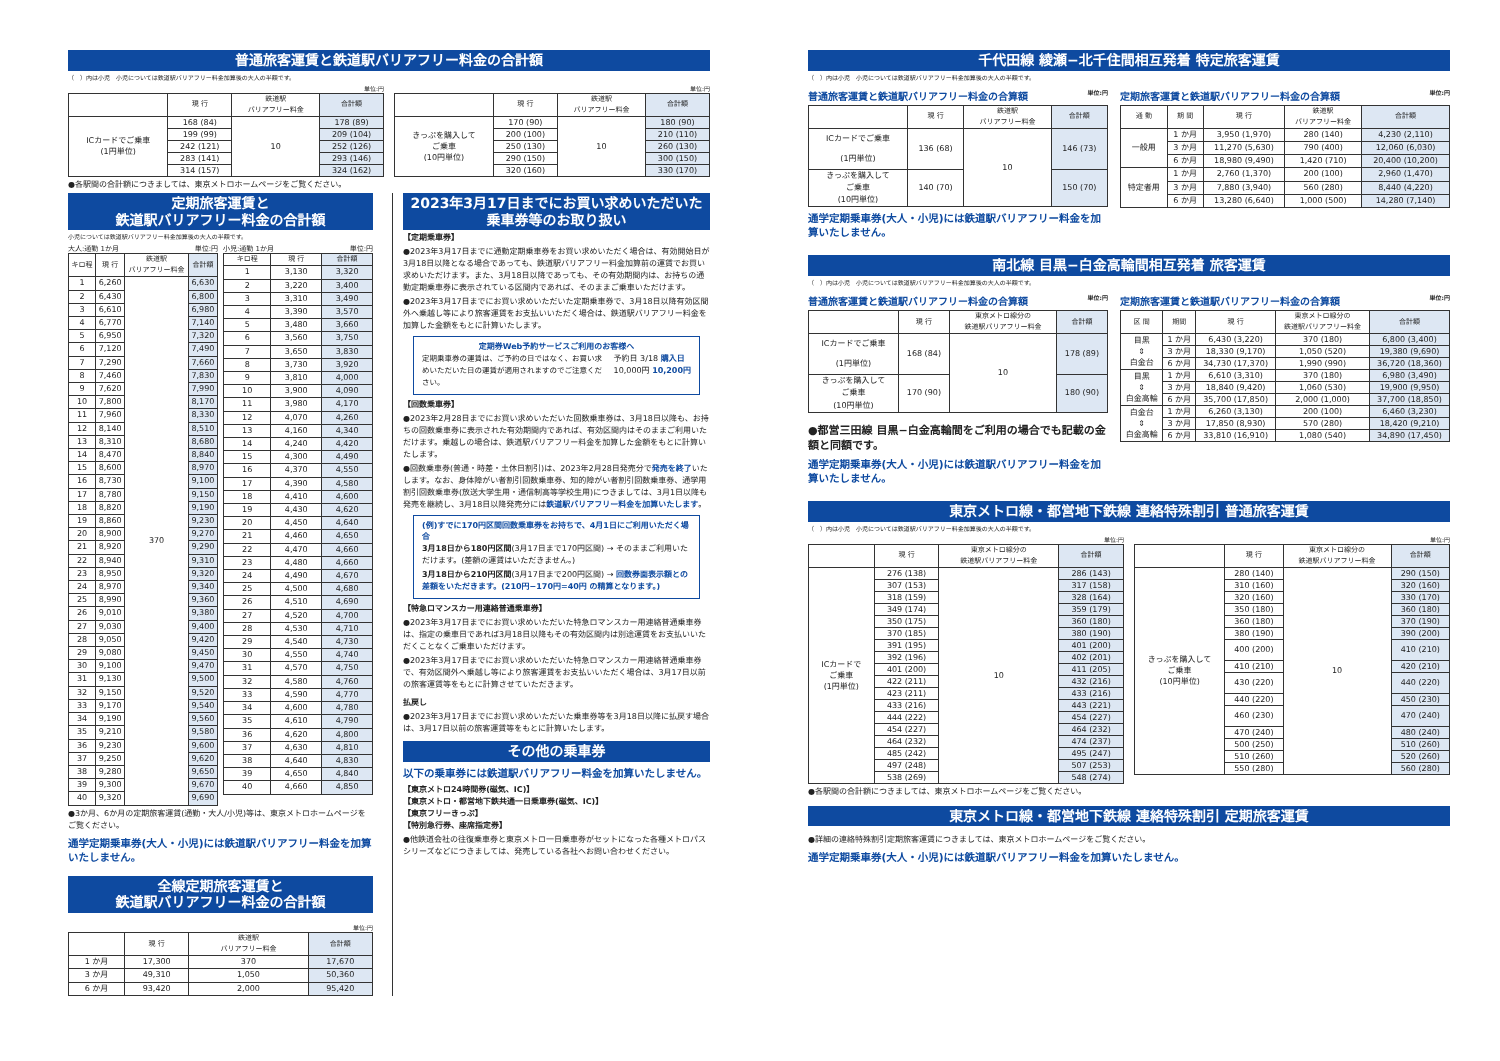普通旅客運賃と鉄道駅バリアフリー料金の合計額
（　）内は小児　小児については鉄道駅バリアフリー料金加算後の大人の半額です。
単位:円
| | 現 行 | 鉄道駅 バリアフリー料金 | 合計額 |
| --- | --- | --- | --- |
| ICカードでご乗車 (1円単位) | 168 (84) | 10 | 178 (89) |
| | 199 (99) | | 209 (104) |
| | 242 (121) | | 252 (126) |
| | 283 (141) | | 293 (146) |
| | 314 (157) | | 324 (162) |
単位:円
| | 現 行 | 鉄道駅 バリアフリー料金 | 合計額 |
| --- | --- | --- | --- |
| きっぷを購入して ご乗車 (10円単位) | 170 (90) | 10 | 180 (90) |
| | 200 (100) | | 210 (110) |
| | 250 (130) | | 260 (130) |
| | 290 (150) | | 300 (150) |
| | 320 (160) | | 330 (170) |
●各駅間の合計額につきましては、東京メトロホームページをご覧ください。
定期旅客運賃と
鉄道駅バリアフリー料金の合計額
小児については鉄道駅バリアフリー料金加算後の大人の半額です。
大人:通勤 1か月 単位:円
| キロ程 | 現 行 | 鉄道駅 バリアフリー料金 | 合計額 |
| --- | --- | --- | --- |
| 1 | 6,260 | 370 | 6,630 |
| 2 | 6,430 | | 6,800 |
| 3 | 6,610 | | 6,980 |
| 4 | 6,770 | | 7,140 |
| 5 | 6,950 | | 7,320 |
| 6 | 7,120 | | 7,490 |
| 7 | 7,290 | | 7,660 |
| 8 | 7,460 | | 7,830 |
| 9 | 7,620 | | 7,990 |
| 10 | 7,800 | | 8,170 |
| 11 | 7,960 | | 8,330 |
| 12 | 8,140 | | 8,510 |
| 13 | 8,310 | | 8,680 |
| 14 | 8,470 | | 8,840 |
| 15 | 8,600 | | 8,970 |
| 16 | 8,730 | | 9,100 |
| 17 | 8,780 | | 9,150 |
| 18 | 8,820 | | 9,190 |
| 19 | 8,860 | | 9,230 |
| 20 | 8,900 | | 9,270 |
| 21 | 8,920 | | 9,290 |
| 22 | 8,940 | | 9,310 |
| 23 | 8,950 | | 9,320 |
| 24 | 8,970 | | 9,340 |
| 25 | 8,990 | | 9,360 |
| 26 | 9,010 | | 9,380 |
| 27 | 9,030 | | 9,400 |
| 28 | 9,050 | | 9,420 |
| 29 | 9,080 | | 9,450 |
| 30 | 9,100 | | 9,470 |
| 31 | 9,130 | | 9,500 |
| 32 | 9,150 | | 9,520 |
| 33 | 9,170 | | 9,540 |
| 34 | 9,190 | | 9,560 |
| 35 | 9,210 | | 9,580 |
| 36 | 9,230 | | 9,600 |
| 37 | 9,250 | | 9,620 |
| 38 | 9,280 | | 9,650 |
| 39 | 9,300 | | 9,670 |
| 40 | 9,320 | | 9,690 |
小児:通勤 1か月 単位:円
| キロ程 | 現 行 | 合計額 |
| --- | --- | --- |
| 1 | 3,130 | 3,320 |
| 2 | 3,220 | 3,400 |
| 3 | 3,310 | 3,490 |
| 4 | 3,390 | 3,570 |
| 5 | 3,480 | 3,660 |
| 6 | 3,560 | 3,750 |
| 7 | 3,650 | 3,830 |
| 8 | 3,730 | 3,920 |
| 9 | 3,810 | 4,000 |
| 10 | 3,900 | 4,090 |
| 11 | 3,980 | 4,170 |
| 12 | 4,070 | 4,260 |
| 13 | 4,160 | 4,340 |
| 14 | 4,240 | 4,420 |
| 15 | 4,300 | 4,490 |
| 16 | 4,370 | 4,550 |
| 17 | 4,390 | 4,580 |
| 18 | 4,410 | 4,600 |
| 19 | 4,430 | 4,620 |
| 20 | 4,450 | 4,640 |
| 21 | 4,460 | 4,650 |
| 22 | 4,470 | 4,660 |
| 23 | 4,480 | 4,660 |
| 24 | 4,490 | 4,670 |
| 25 | 4,500 | 4,680 |
| 26 | 4,510 | 4,690 |
| 27 | 4,520 | 4,700 |
| 28 | 4,530 | 4,710 |
| 29 | 4,540 | 4,730 |
| 30 | 4,550 | 4,740 |
| 31 | 4,570 | 4,750 |
| 32 | 4,580 | 4,760 |
| 33 | 4,590 | 4,770 |
| 34 | 4,600 | 4,780 |
| 35 | 4,610 | 4,790 |
| 36 | 4,620 | 4,800 |
| 37 | 4,630 | 4,810 |
| 38 | 4,640 | 4,830 |
| 39 | 4,650 | 4,840 |
| 40 | 4,660 | 4,850 |
●3か月、6か月の定期旅客運賃(通勤・大人/小児)等は、東京メトロホームページをご覧ください。
通学定期乗車券(大人・小児)には鉄道駅バリアフリー料金を加算いたしません。
全線定期旅客運賃と
鉄道駅バリアフリー料金の合計額
単位:円
| | 現 行 | 鉄道駅 バリアフリー料金 | 合計額 |
| --- | --- | --- | --- |
| 1 か月 | 17,300 | 370 | 17,670 |
| 3 か月 | 49,310 | 1,050 | 50,360 |
| 6 か月 | 93,420 | 2,000 | 95,420 |
2023年3月17日までにお買い求めいただいた
乗車券等のお取り扱い
【定期乗車券】
●2023年3月17日までに通勤定期乗車券をお買い求めいただく場合は、有効開始日が3月18日以降となる場合であっても、鉄道駅バリアフリー料金加算前の運賃でお買い求めいただけます。また、3月18日以降であっても、その有効期間内は、お持ちの通勤定期乗車券に表示されている区間内であれば、そのままご乗車いただけます。
●2023年3月17日までにお買い求めいただいた定期乗車券で、3月18日以降有効区間外へ乗越し等により旅客運賃をお支払いいただく場合は、鉄道駅バリアフリー料金を加算した金額をもとに計算いたします。
定期券Web予約サービスご利用のお客様へ
定期乗車券の運賃は、ご予約の日ではなく、お買い求めいただいた日の運賃が適用されますのでご注意ください。
予約日 3/18 購入日
10,000円 10,200円
【回数乗車券】
●2023年2月28日までにお買い求めいただいた回数乗車券は、3月18日以降も、お持ちの回数乗車券に表示された有効期間内であれば、有効区間内はそのままご利用いただけます。乗越しの場合は、鉄道駅バリアフリー料金を加算した金額をもとに計算いたします。
●回数乗車券(普通・時差・土休日割引)は、2023年2月28日発売分で発売を終了いたします。なお、身体障がい者割引回数乗車券、知的障がい者割引回数乗車券、通学用割引回数乗車券(放送大学生用・通信制高等学校生用)につきましては、3月1日以降も発売を継続し、3月18日以降発売分には鉄道駅バリアフリー料金を加算いたします。
(例)すでに170円区間回数乗車券をお持ちで、4月1日にご利用いただく場合
3月18日から180円区間(3月17日まで170円区間) → そのままご利用いただけます。(差額の運賃はいただきません。)
3月18日から210円区間(3月17日まで200円区間) → 回数券面表示額との差額をいただきます。(210円−170円=40円 の精算となります。)
【特急ロマンスカー用連絡普通乗車券】
●2023年3月17日までにお買い求めいただいた特急ロマンスカー用連絡普通乗車券は、指定の乗車日であれば3月18日以降もその有効区間内は別途運賃をお支払いいただくことなくご乗車いただけます。
●2023年3月17日までにお買い求めいただいた特急ロマンスカー用連絡普通乗車券で、有効区間外へ乗越し等により旅客運賃をお支払いいただく場合は、3月17日以前の旅客運賃等をもとに計算させていただきます。
払戻し
●2023年3月17日までにお買い求めいただいた乗車券等を3月18日以降に払戻す場合は、3月17日以前の旅客運賃等をもとに計算いたします。
その他の乗車券
以下の乗車券には鉄道駅バリアフリー料金を加算いたしません。
【東京メトロ24時間券(磁気、IC)】
【東京メトロ・都営地下鉄共通一日乗車券(磁気、IC)】
【東京フリーきっぷ】
【特別急行券、座席指定券】
●他鉄道会社の往復乗車券と東京メトロ一日乗車券がセットになった各種メトロパスシリーズなどにつきましては、発売している各社へお問い合わせください。
千代田線 綾瀬−北千住間相互発着 特定旅客運賃
（　）内は小児　小児については鉄道駅バリアフリー料金加算後の大人の半額です。
普通旅客運賃と鉄道駅バリアフリー料金の合算額 単位:円
| | 現 行 | 鉄道駅 バリアフリー料金 | 合計額 |
| --- | --- | --- | --- |
| ICカードでご乗車 (1円単位) | 136 (68) | 10 | 146 (73) |
| きっぷを購入して ご乗車 (10円単位) | 140 (70) | | 150 (70) |
通学定期乗車券(大人・小児)には鉄道駅バリアフリー料金を加算いたしません。
定期旅客運賃と鉄道駅バリアフリー料金の合算額 単位:円
| 通 勤 | 期 間 | 現 行 | 鉄道駅 バリアフリー料金 | 合計額 |
| --- | --- | --- | --- | --- |
| 一般用 | 1 か月 | 3,950 (1,970) | 280 (140) | 4,230 (2,110) |
| | 3 か月 | 11,270 (5,630) | 790 (400) | 12,060 (6,030) |
| | 6 か月 | 18,980 (9,490) | 1,420 (710) | 20,400 (10,200) |
| 特定者用 | 1 か月 | 2,760 (1,370) | 200 (100) | 2,960 (1,470) |
| | 3 か月 | 7,880 (3,940) | 560 (280) | 8,440 (4,220) |
| | 6 か月 | 13,280 (6,640) | 1,000 (500) | 14,280 (7,140) |
南北線 目黒−白金高輪間相互発着 旅客運賃
（　）内は小児　小児については鉄道駅バリアフリー料金加算後の大人の半額です。
普通旅客運賃と鉄道駅バリアフリー料金の合算額 単位:円
| | 現 行 | 東京メトロ線分の 鉄道駅バリアフリー料金 | 合計額 |
| --- | --- | --- | --- |
| ICカードでご乗車 (1円単位) | 168 (84) | 10 | 178 (89) |
| きっぷを購入して ご乗車 (10円単位) | 170 (90) | | 180 (90) |
●都営三田線 目黒−白金高輪間をご利用の場合でも記載の金額と同額です。
通学定期乗車券(大人・小児)には鉄道駅バリアフリー料金を加算いたしません。
定期旅客運賃と鉄道駅バリアフリー料金の合算額 単位:円
| 区 間 | 期間 | 現 行 | 東京メトロ線分の 鉄道駅バリアフリー料金 | 合計額 |
| --- | --- | --- | --- | --- |
| 目黒 ⇕ 白金台 | 1 か月 | 6,430 (3,220) | 370 (180) | 6,800 (3,400) |
| | 3 か月 | 18,330 (9,170) | 1,050 (520) | 19,380 (9,690) |
| | 6 か月 | 34,730 (17,370) | 1,990 (990) | 36,720 (18,360) |
| 目黒 ⇕ 白金高輪 | 1 か月 | 6,610 (3,310) | 370 (180) | 6,980 (3,490) |
| | 3 か月 | 18,840 (9,420) | 1,060 (530) | 19,900 (9,950) |
| | 6 か月 | 35,700 (17,850) | 2,000 (1,000) | 37,700 (18,850) |
| 白金台 ⇕ 白金高輪 | 1 か月 | 6,260 (3,130) | 200 (100) | 6,460 (3,230) |
| | 3 か月 | 17,850 (8,930) | 570 (280) | 18,420 (9,210) |
| | 6 か月 | 33,810 (16,910) | 1,080 (540) | 34,890 (17,450) |
東京メトロ線・都営地下鉄線 連絡特殊割引 普通旅客運賃
（　）内は小児　小児については鉄道駅バリアフリー料金加算後の大人の半額です。
単位:円
| | 現 行 | 東京メトロ線分の 鉄道駅バリアフリー料金 | 合計額 |
| --- | --- | --- | --- |
| ICカードで ご乗車 (1円単位) | 276 (138) | 10 | 286 (143) |
| | 307 (153) | | 317 (158) |
| | 318 (159) | | 328 (164) |
| | 349 (174) | | 359 (179) |
| | 350 (175) | | 360 (180) |
| | 370 (185) | | 380 (190) |
| | 391 (195) | | 401 (200) |
| | 392 (196) | | 402 (201) |
| | 401 (200) | | 411 (205) |
| | 422 (211) | | 432 (216) |
| | 423 (211) | | 433 (216) |
| | 433 (216) | | 443 (221) |
| | 444 (222) | | 454 (227) |
| | 454 (227) | | 464 (232) |
| | 464 (232) | | 474 (237) |
| | 485 (242) | | 495 (247) |
| | 497 (248) | | 507 (253) |
| | 538 (269) | | 548 (274) |
単位:円
| | 現 行 | 東京メトロ線分の 鉄道駅バリアフリー料金 | 合計額 |
| --- | --- | --- | --- |
| きっぷを購入して ご乗車 (10円単位) | 280 (140) | 10 | 290 (150) |
| | 310 (160) | | 320 (160) |
| | 320 (160) | | 330 (170) |
| | 350 (180) | | 360 (180) |
| | 360 (180) | | 370 (190) |
| | 380 (190) | | 390 (200) |
| | 400 (200) | | 410 (210) |
| | 410 (210) | | 420 (210) |
| | 430 (220) | | 440 (220) |
| | 440 (220) | | 450 (230) |
| | 460 (230) | | 470 (240) |
| | 470 (240) | | 480 (240) |
| | 500 (250) | | 510 (260) |
| | 510 (260) | | 520 (260) |
| | 550 (280) | | 560 (280) |
●各駅間の合計額につきましては、東京メトロホームページをご覧ください。
東京メトロ線・都営地下鉄線 連絡特殊割引 定期旅客運賃
●詳細の連絡特殊割引定期旅客運賃につきましては、東京メトロホームページをご覧ください。
通学定期乗車券(大人・小児)には鉄道駅バリアフリー料金を加算いたしません。